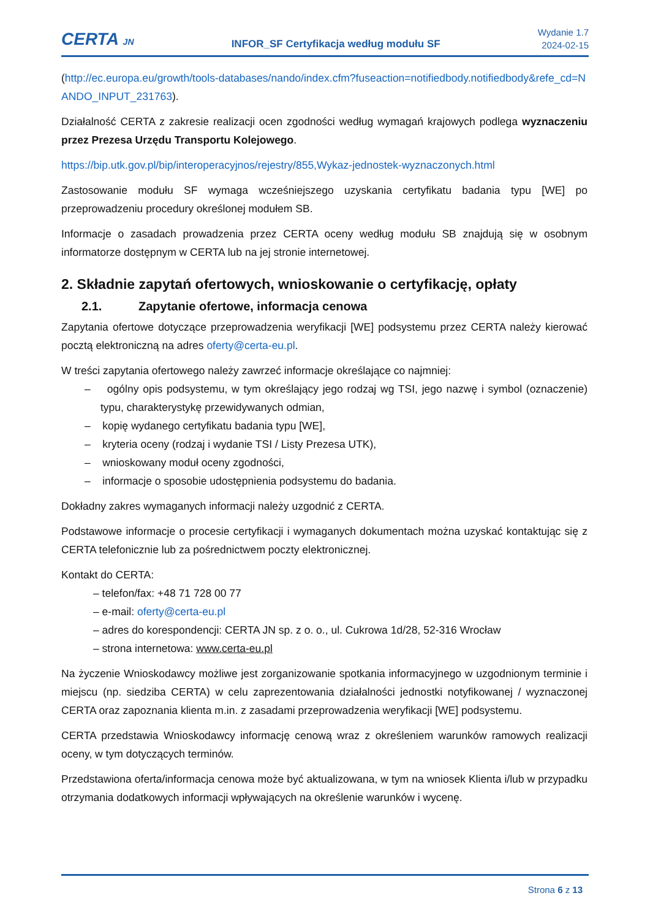CERTA JN
INFOR_SF Certyfikacja według modułu SF
Wydanie 1.7
2024-02-15
(http://ec.europa.eu/growth/tools-databases/nando/index.cfm?fuseaction=notifiedbody.notifiedbody&refe_cd=NANDO_INPUT_231763).
Działalność CERTA z zakresie realizacji ocen zgodności według wymagań krajowych podlega wyznaczeniu przez Prezesa Urzędu Transportu Kolejowego.
https://bip.utk.gov.pl/bip/interoperacyjnos/rejestry/855,Wykaz-jednostek-wyznaczonych.html
Zastosowanie modułu SF wymaga wcześniejszego uzyskania certyfikatu badania typu [WE] po przeprowadzeniu procedury określonej modułem SB.
Informacje o zasadach prowadzenia przez CERTA oceny według modułu SB znajdują się w osobnym informatorze dostępnym w CERTA lub na jej stronie internetowej.
2. Składnie zapytań ofertowych, wnioskowanie o certyfikację, opłaty
2.1. Zapytanie ofertowe, informacja cenowa
Zapytania ofertowe dotyczące przeprowadzenia weryfikacji [WE] podsystemu przez CERTA należy kierować pocztą elektroniczną na adres oferty@certa-eu.pl.
W treści zapytania ofertowego należy zawrzeć informacje określające co najmniej:
– ogólny opis podsystemu, w tym określający jego rodzaj wg TSI, jego nazwę i symbol (oznaczenie) typu, charakterystykę przewidywanych odmian,
– kopię wydanego certyfikatu badania typu [WE],
– kryteria oceny (rodzaj i wydanie TSI / Listy Prezesa UTK),
– wnioskowany moduł oceny zgodności,
– informacje o sposobie udostępnienia podsystemu do badania.
Dokładny zakres wymaganych informacji należy uzgodnić z CERTA.
Podstawowe informacje o procesie certyfikacji i wymaganych dokumentach można uzyskać kontaktując się z CERTA telefonicznie lub za pośrednictwem poczty elektronicznej.
Kontakt do CERTA:
– telefon/fax: +48 71 728 00 77
– e-mail: oferty@certa-eu.pl
– adres do korespondencji: CERTA JN sp. z o. o., ul. Cukrowa 1d/28, 52-316 Wrocław
– strona internetowa: www.certa-eu.pl
Na życzenie Wnioskodawcy możliwe jest zorganizowanie spotkania informacyjnego w uzgodnionym terminie i miejscu (np. siedziba CERTA) w celu zaprezentowania działalności jednostki notyfikowanej / wyznaczonej CERTA oraz zapoznania klienta m.in. z zasadami przeprowadzenia weryfikacji [WE] podsystemu.
CERTA przedstawia Wnioskodawcy informację cenową wraz z określeniem warunków ramowych realizacji oceny, w tym dotyczących terminów.
Przedstawiona oferta/informacja cenowa może być aktualizowana, w tym na wniosek Klienta i/lub w przypadku otrzymania dodatkowych informacji wpływających na określenie warunków i wycenę.
Strona 6 z 13